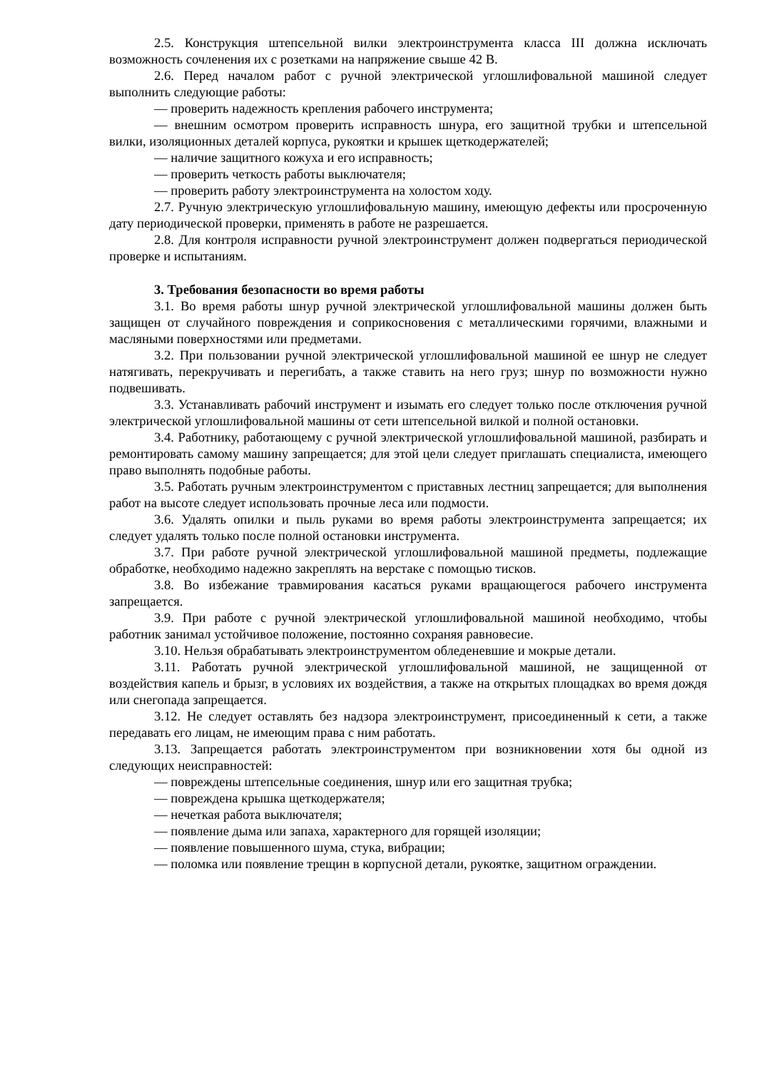2.5. Конструкция штепсельной вилки электроинструмента класса III должна исключать возможность сочленения их с розетками на напряжение свыше 42 В.
2.6. Перед началом работ с ручной электрической углошлифовальной машиной следует выполнить следующие работы:
— проверить надежность крепления рабочего инструмента;
— внешним осмотром проверить исправность шнура, его защитной трубки и штепсельной вилки, изоляционных деталей корпуса, рукоятки и крышек щеткодержателей;
— наличие защитного кожуха и его исправность;
— проверить четкость работы выключателя;
— проверить работу электроинструмента на холостом ходу.
2.7. Ручную электрическую углошлифовальную машину, имеющую дефекты или просроченную дату периодической проверки, применять в работе не разрешается.
2.8. Для контроля исправности ручной электроинструмент должен подвергаться периодической проверке и испытаниям.
3. Требования безопасности во время работы
3.1. Во время работы шнур ручной электрической углошлифовальной машины должен быть защищен от случайного повреждения и соприкосновения с металлическими горячими, влажными и масляными поверхностями или предметами.
3.2. При пользовании ручной электрической углошлифовальной машиной ее шнур не следует натягивать, перекручивать и перегибать, а также ставить на него груз; шнур по возможности нужно подвешивать.
3.3. Устанавливать рабочий инструмент и изымать его следует только после отключения ручной электрической углошлифовальной машины от сети штепсельной вилкой и полной остановки.
3.4. Работнику, работающему с ручной электрической углошлифовальной машиной, разбирать и ремонтировать самому машину запрещается; для этой цели следует приглашать специалиста, имеющего право выполнять подобные работы.
3.5. Работать ручным электроинструментом с приставных лестниц запрещается; для выполнения работ на высоте следует использовать прочные леса или подмости.
3.6. Удалять опилки и пыль руками во время работы электроинструмента запрещается; их следует удалять только после полной остановки инструмента.
3.7. При работе ручной электрической углошлифовальной машиной предметы, подлежащие обработке, необходимо надежно закреплять на верстаке с помощью тисков.
3.8. Во избежание травмирования касаться руками вращающегося рабочего инструмента запрещается.
3.9. При работе с ручной электрической углошлифовальной машиной необходимо, чтобы работник занимал устойчивое положение, постоянно сохраняя равновесие.
3.10. Нельзя обрабатывать электроинструментом обледеневшие и мокрые детали.
3.11. Работать ручной электрической углошлифовальной машиной, не защищенной от воздействия капель и брызг, в условиях их воздействия, а также на открытых площадках во время дождя или снегопада запрещается.
3.12. Не следует оставлять без надзора электроинструмент, присоединенный к сети, а также передавать его лицам, не имеющим права с ним работать.
3.13. Запрещается работать электроинструментом при возникновении хотя бы одной из следующих неисправностей:
— повреждены штепсельные соединения, шнур или его защитная трубка;
— повреждена крышка щеткодержателя;
— нечеткая работа выключателя;
— появление дыма или запаха, характерного для горящей изоляции;
— появление повышенного шума, стука, вибрации;
— поломка или появление трещин в корпусной детали, рукоятке, защитном ограждении.